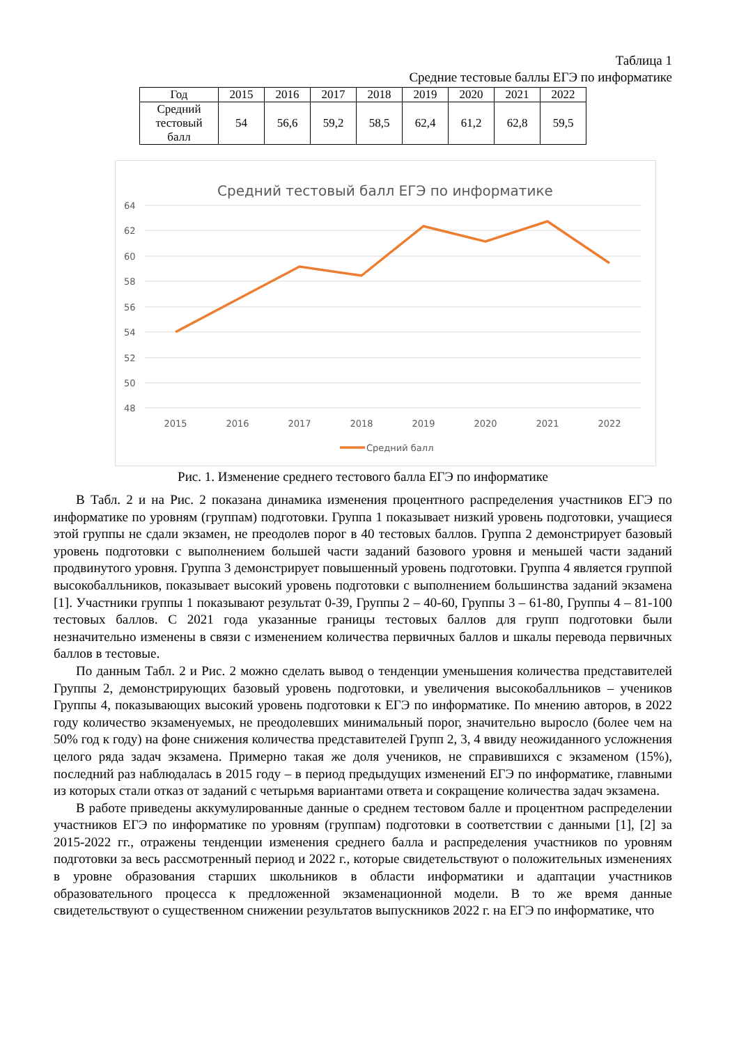Таблица 1
Средние тестовые баллы ЕГЭ по информатике
| Год | 2015 | 2016 | 2017 | 2018 | 2019 | 2020 | 2021 | 2022 |
| Средний тестовый балл | 54 | 56,6 | 59,2 | 58,5 | 62,4 | 61,2 | 62,8 | 59,5 |
Средний тестовый балл ЕГЭ по информатике
64
62
60
58
56
54
52
50
48
2015
2016
2017
2018
2019
2020
2021
2022
Средний балл
Рис. 1. Изменение среднего тестового балла ЕГЭ по информатике
В Табл. 2 и на Рис. 2 показана динамика изменения процентного распределения участников ЕГЭ по информатике по уровням (группам) подготовки. Группа 1 показывает низкий уровень подготовки, учащиеся этой группы не сдали экзамен, не преодолев порог в 40 тестовых баллов. Группа 2 демонстрирует базовый уровень подготовки с выполнением большей части заданий базового уровня и меньшей части заданий продвинутого уровня. Группа 3 демонстрирует повышенный уровень подготовки. Группа 4 является группой высокобалльников, показывает высокий уровень подготовки с выполнением большинства заданий экзамена [1]. Участники группы 1 показывают результат 0-39, Группы 2 – 40-60, Группы 3 – 61-80, Группы 4 – 81-100 тестовых баллов. С 2021 года указанные границы тестовых баллов для групп подготовки были незначительно изменены в связи с изменением количества первичных баллов и шкалы перевода первичных баллов в тестовые.
По данным Табл. 2 и Рис. 2 можно сделать вывод о тенденции уменьшения количества представителей Группы 2, демонстрирующих базовый уровень подготовки, и увеличения высокобалльников – учеников Группы 4, показывающих высокий уровень подготовки к ЕГЭ по информатике. По мнению авторов, в 2022 году количество экзаменуемых, не преодолевших минимальный порог, значительно выросло (более чем на 50% год к году) на фоне снижения количества представителей Групп 2, 3, 4 ввиду неожиданного усложнения целого ряда задач экзамена. Примерно такая же доля учеников, не справившихся с экзаменом (15%), последний раз наблюдалась в 2015 году – в период предыдущих изменений ЕГЭ по информатике, главными из которых стали отказ от заданий с четырьмя вариантами ответа и сокращение количества задач экзамена.
В работе приведены аккумулированные данные о среднем тестовом балле и процентном распределении участников ЕГЭ по информатике по уровням (группам) подготовки в соответствии с данными [1], [2] за 2015-2022 гг., отражены тенденции изменения среднего балла и распределения участников по уровням подготовки за весь рассмотренный период и 2022 г., которые свидетельствуют о положительных изменениях в уровне образования старших школьников в области информатики и адаптации участников образовательного процесса к предложенной экзаменационной модели. В то же время данные свидетельствуют о существенном снижении результатов выпускников 2022 г. на ЕГЭ по информатике, что